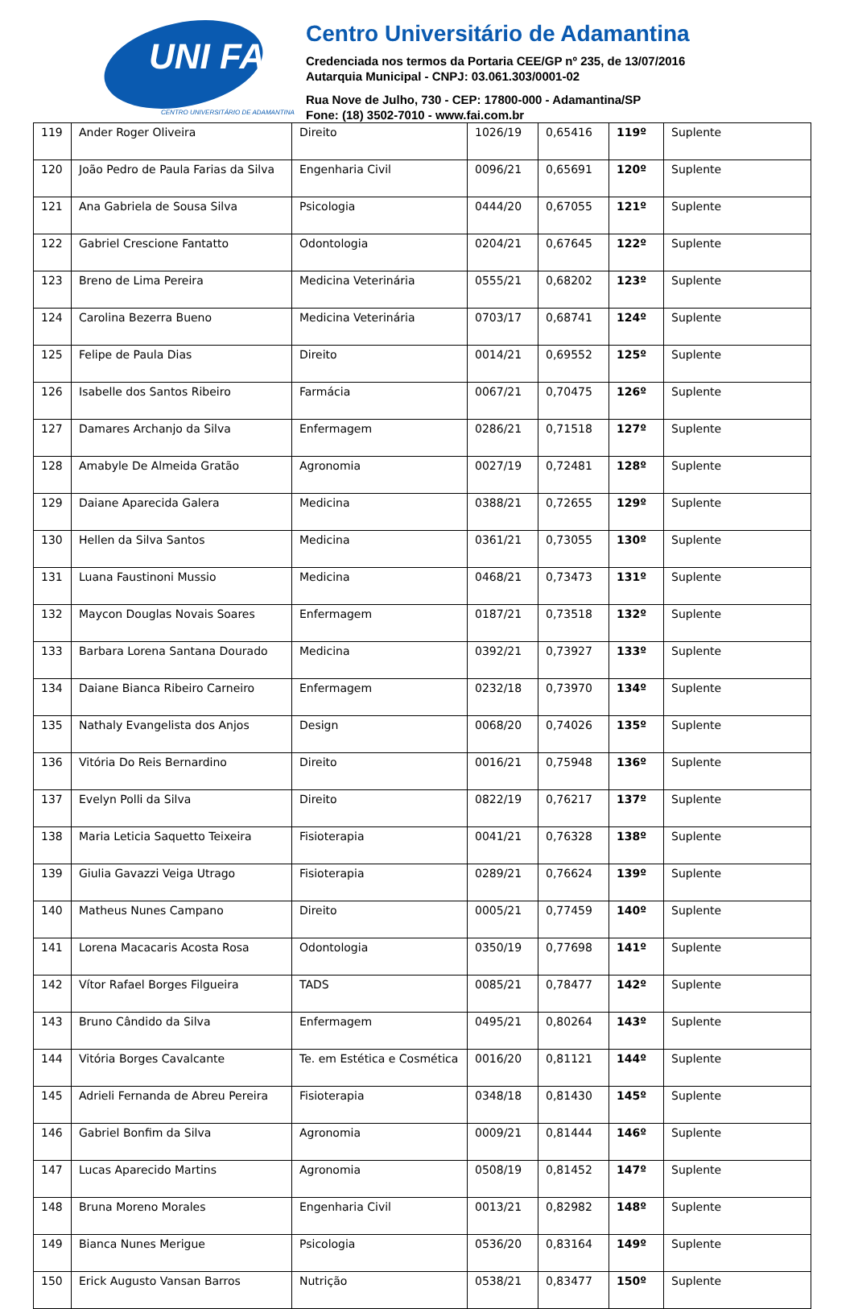UNI FAI
CENTRO UNIVERSITÁRIO DE ADAMANTINA
Centro Universitário de Adamantina
Credenciada nos termos da Portaria CEE/GP nº 235, de 13/07/2016
Autarquia Municipal - CNPJ: 03.061.303/0001-02
Rua Nove de Julho, 730 - CEP: 17800-000 - Adamantina/SP
Fone: (18) 3502-7010 - www.fai.com.br
| 119 | Ander Roger Oliveira | Direito | 1026/19 | 0,65416 | 119º | Suplente |
| 120 | João Pedro de Paula Farias da Silva | Engenharia Civil | 0096/21 | 0,65691 | 120º | Suplente |
| 121 | Ana Gabriela de Sousa Silva | Psicologia | 0444/20 | 0,67055 | 121º | Suplente |
| 122 | Gabriel Crescione Fantatto | Odontologia | 0204/21 | 0,67645 | 122º | Suplente |
| 123 | Breno de Lima Pereira | Medicina Veterinária | 0555/21 | 0,68202 | 123º | Suplente |
| 124 | Carolina Bezerra Bueno | Medicina Veterinária | 0703/17 | 0,68741 | 124º | Suplente |
| 125 | Felipe de Paula Dias | Direito | 0014/21 | 0,69552 | 125º | Suplente |
| 126 | Isabelle dos Santos Ribeiro | Farmácia | 0067/21 | 0,70475 | 126º | Suplente |
| 127 | Damares Archanjo da Silva | Enfermagem | 0286/21 | 0,71518 | 127º | Suplente |
| 128 | Amabyle De Almeida Gratão | Agronomia | 0027/19 | 0,72481 | 128º | Suplente |
| 129 | Daiane Aparecida Galera | Medicina | 0388/21 | 0,72655 | 129º | Suplente |
| 130 | Hellen da Silva Santos | Medicina | 0361/21 | 0,73055 | 130º | Suplente |
| 131 | Luana Faustinoni Mussio | Medicina | 0468/21 | 0,73473 | 131º | Suplente |
| 132 | Maycon Douglas Novais Soares | Enfermagem | 0187/21 | 0,73518 | 132º | Suplente |
| 133 | Barbara Lorena Santana Dourado | Medicina | 0392/21 | 0,73927 | 133º | Suplente |
| 134 | Daiane Bianca Ribeiro Carneiro | Enfermagem | 0232/18 | 0,73970 | 134º | Suplente |
| 135 | Nathaly Evangelista dos Anjos | Design | 0068/20 | 0,74026 | 135º | Suplente |
| 136 | Vitória Do Reis Bernardino | Direito | 0016/21 | 0,75948 | 136º | Suplente |
| 137 | Evelyn Polli da Silva | Direito | 0822/19 | 0,76217 | 137º | Suplente |
| 138 | Maria Leticia Saquetto Teixeira | Fisioterapia | 0041/21 | 0,76328 | 138º | Suplente |
| 139 | Giulia Gavazzi Veiga Utrago | Fisioterapia | 0289/21 | 0,76624 | 139º | Suplente |
| 140 | Matheus Nunes Campano | Direito | 0005/21 | 0,77459 | 140º | Suplente |
| 141 | Lorena Macacaris Acosta Rosa | Odontologia | 0350/19 | 0,77698 | 141º | Suplente |
| 142 | Vítor Rafael Borges Filgueira | TADS | 0085/21 | 0,78477 | 142º | Suplente |
| 143 | Bruno Cândido da Silva | Enfermagem | 0495/21 | 0,80264 | 143º | Suplente |
| 144 | Vitória Borges Cavalcante | Te. em Estética e Cosmética | 0016/20 | 0,81121 | 144º | Suplente |
| 145 | Adrieli Fernanda de Abreu Pereira | Fisioterapia | 0348/18 | 0,81430 | 145º | Suplente |
| 146 | Gabriel Bonfim da Silva | Agronomia | 0009/21 | 0,81444 | 146º | Suplente |
| 147 | Lucas Aparecido Martins | Agronomia | 0508/19 | 0,81452 | 147º | Suplente |
| 148 | Bruna Moreno Morales | Engenharia Civil | 0013/21 | 0,82982 | 148º | Suplente |
| 149 | Bianca Nunes Merigue | Psicologia | 0536/20 | 0,83164 | 149º | Suplente |
| 150 | Erick Augusto Vansan Barros | Nutrição | 0538/21 | 0,83477 | 150º | Suplente |